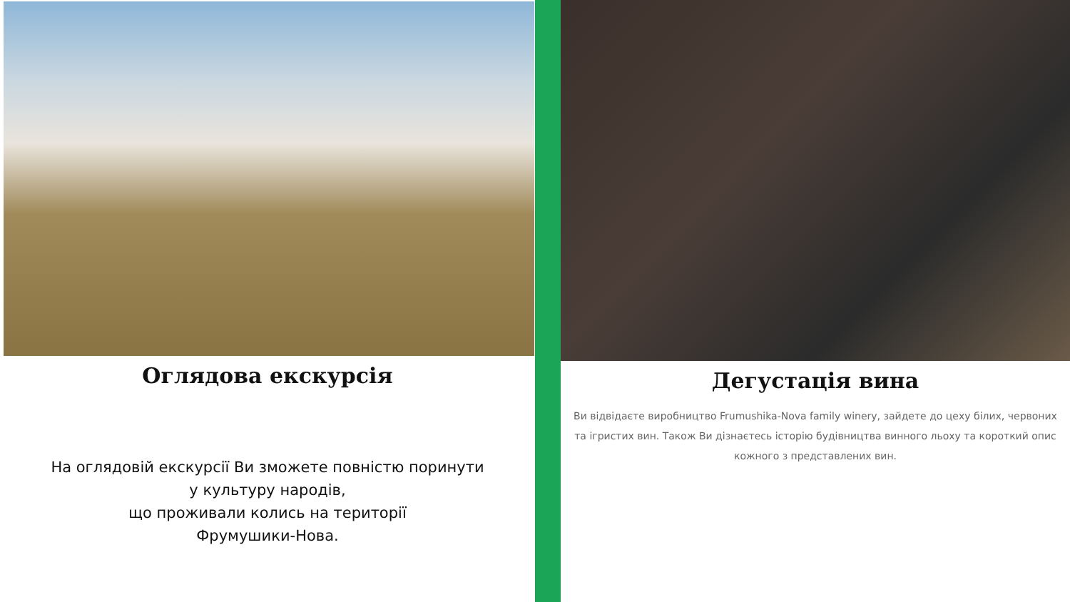Оглядова екскурсія
На оглядовій екскурсії Ви зможете повністю поринути
у культуру народів,
що проживали колись на території
Фрумушики-Нова.
Дегустація вина
Ви відвідаєте виробництво Frumushika-Nova family winery, зайдете до цеху білих, червоних та ігристих вин. Також Ви дізнаєтесь історію будівництва винного льоху та короткий опис кожного з представлених вин.